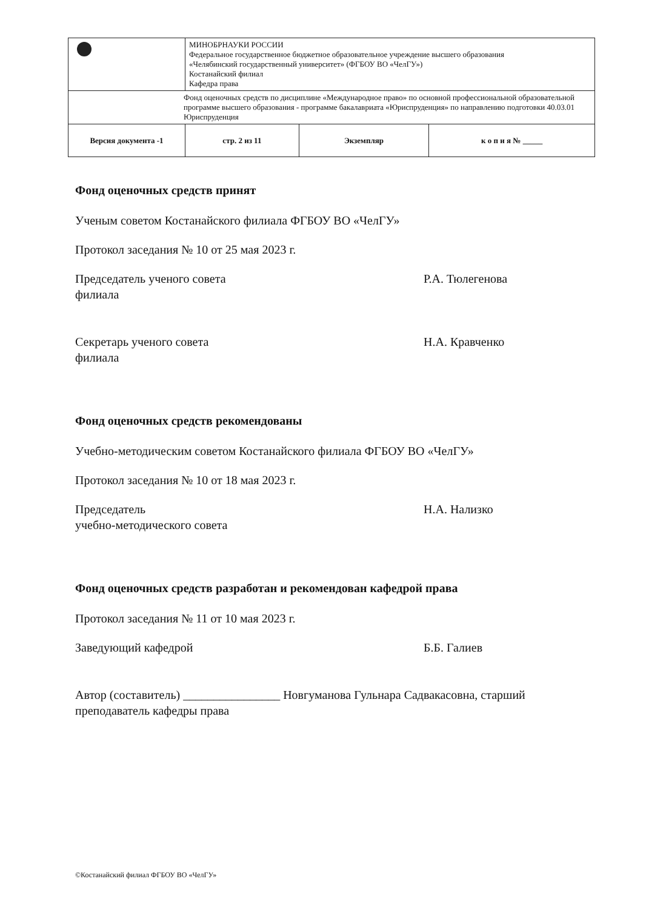| | МИНОБРНАУКИ РОССИИ Федеральное государственное бюджетное образовательное учреждение высшего образования «Челябинский государственный университет» (ФГБОУ ВО «ЧелГУ») Костанайский филиал Кафедра права | | |
| Фонд оценочных средств по дисциплине «Международное право» по основной профессиональной образовательной программе высшего образования - программе бакалавриата «Юриспруденция» по направлению подготовки 40.03.01 Юриспруденция | | | |
| Версия документа -1 | стр. 2 из 11 | Экземпляр | к о п и я № _____ |
Фонд оценочных средств принят
Ученым советом Костанайского филиала ФГБОУ ВО «ЧелГУ»
Протокол заседания № 10 от 25 мая 2023 г.
Председатель ученого совета
филиала
Р.А. Тюлегенова
Секретарь ученого совета
филиала
Н.А. Кравченко
Фонд оценочных средств рекомендованы
Учебно-методическим советом Костанайского филиала ФГБОУ ВО «ЧелГУ»
Протокол заседания № 10 от 18 мая 2023 г.
Председатель
учебно-методического совета
Н.А. Нализко
Фонд оценочных средств разработан и рекомендован кафедрой права
Протокол заседания № 11 от 10 мая 2023 г.
Заведующий кафедрой Б.Б. Галиев
Автор (составитель) ________________ Новгуманова Гульнара Садвакасовна, старший преподаватель кафедры права
©Костанайский филиал ФГБОУ ВО «ЧелГУ»